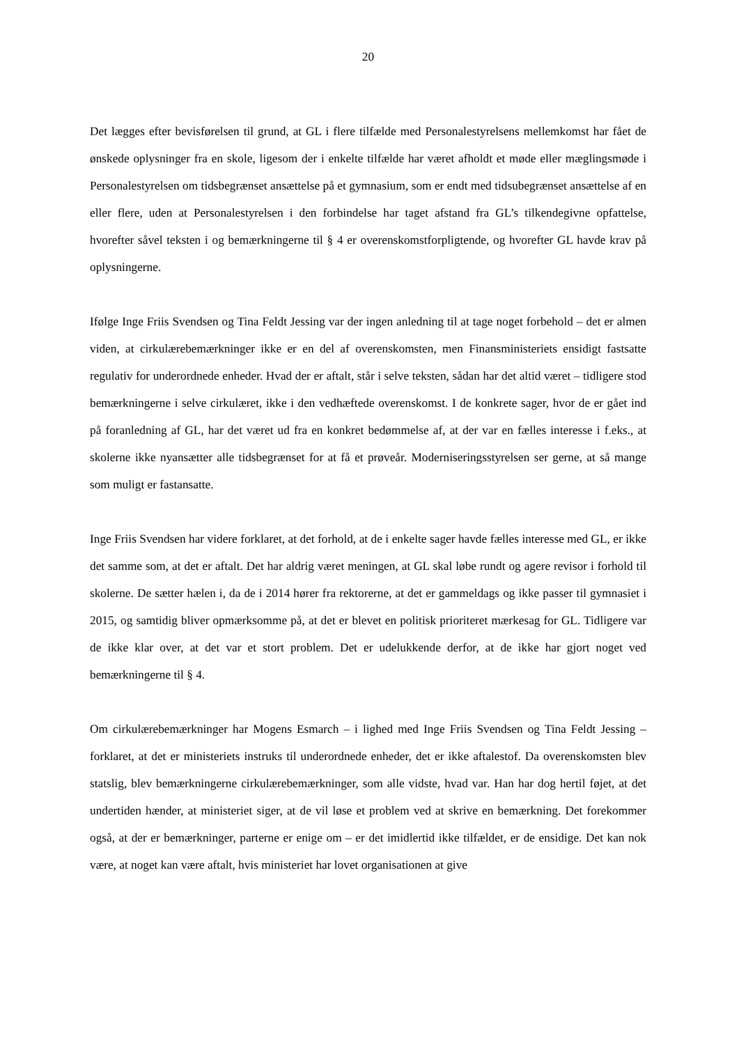20
Det lægges efter bevisførelsen til grund, at GL i flere tilfælde med Personalestyrelsens mellemkomst har fået de ønskede oplysninger fra en skole, ligesom der i enkelte tilfælde har været afholdt et møde eller mæglingsmøde i Personalestyrelsen om tidsbegrænset ansættelse på et gymnasium, som er endt med tidsubegrænset ansættelse af en eller flere, uden at Personalestyrelsen i den forbindelse har taget afstand fra GL’s tilkendegivne opfattelse, hvorefter såvel teksten i og bemærkningerne til § 4 er overenskomstforpligtende, og hvorefter GL havde krav på oplysningerne.
Ifølge Inge Friis Svendsen og Tina Feldt Jessing var der ingen anledning til at tage noget forbehold – det er almen viden, at cirkulærebemærkninger ikke er en del af overenskomsten, men Finansministeriets ensidigt fastsatte regulativ for underordnede enheder. Hvad der er aftalt, står i selve teksten, sådan har det altid været – tidligere stod bemærkningerne i selve cirkulæret, ikke i den vedhæftede overenskomst. I de konkrete sager, hvor de er gået ind på foranledning af GL, har det været ud fra en konkret bedømmelse af, at der var en fælles interesse i f.eks., at skolerne ikke nyansætter alle tidsbegrænset for at få et prøveår. Moderniseringsstyrelsen ser gerne, at så mange som muligt er fastansatte.
Inge Friis Svendsen har videre forklaret, at det forhold, at de i enkelte sager havde fælles interesse med GL, er ikke det samme som, at det er aftalt. Det har aldrig været meningen, at GL skal løbe rundt og agere revisor i forhold til skolerne. De sætter hælen i, da de i 2014 hører fra rektorerne, at det er gammeldags og ikke passer til gymnasiet i 2015, og samtidig bliver opmærksomme på, at det er blevet en politisk prioriteret mærkesag for GL. Tidligere var de ikke klar over, at det var et stort problem. Det er udelukkende derfor, at de ikke har gjort noget ved bemærkningerne til § 4.
Om cirkulærebemærkninger har Mogens Esmarch – i lighed med Inge Friis Svendsen og Tina Feldt Jessing – forklaret, at det er ministeriets instruks til underordnede enheder, det er ikke aftalestof. Da overenskomsten blev statslig, blev bemærkningerne cirkulærebemærkninger, som alle vidste, hvad var. Han har dog hertil føjet, at det undertiden hænder, at ministeriet siger, at de vil løse et problem ved at skrive en bemærkning. Det forekommer også, at der er bemærkninger, parterne er enige om – er det imidlertid ikke tilfældet, er de ensidige. Det kan nok være, at noget kan være aftalt, hvis ministeriet har lovet organisationen at give